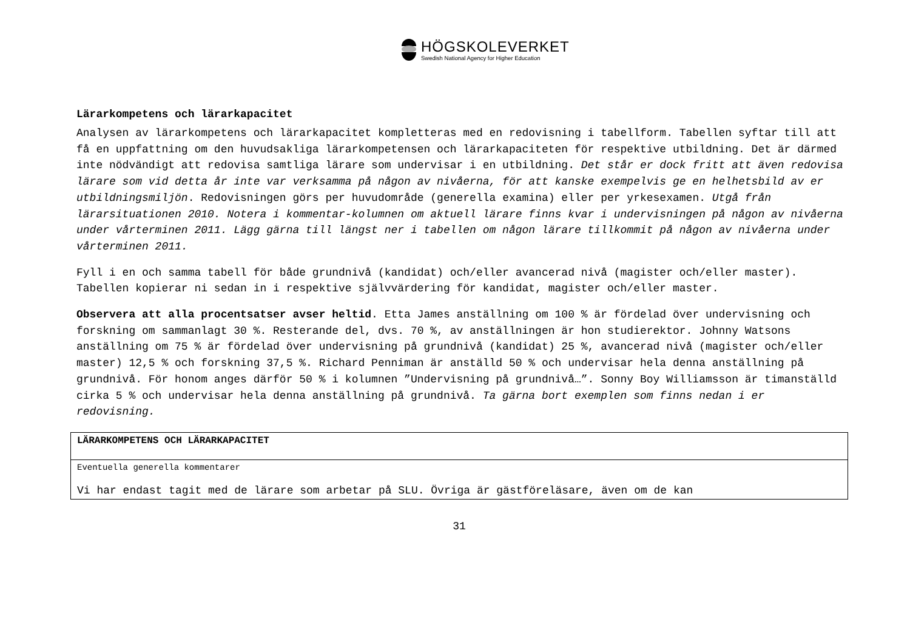HÖGSKOLEVERKET
Swedish National Agency for Higher Education
Lärarkompetens och lärarkapacitet
Analysen av lärarkompetens och lärarkapacitet kompletteras med en redovisning i tabellform. Tabellen syftar till att få en uppfattning om den huvudsakliga lärarkompetensen och lärarkapaciteten för respektive utbildning. Det är därmed inte nödvändigt att redovisa samtliga lärare som undervisar i en utbildning. Det står er dock fritt att även redovisa lärare som vid detta år inte var verksamma på någon av nivåerna, för att kanske exempelvis ge en helhetsbild av er utbildningsmiljön. Redovisningen görs per huvudområde (generella examina) eller per yrkesexamen. Utgå från lärarsituationen 2010. Notera i kommentar-kolumnen om aktuell lärare finns kvar i undervisningen på någon av nivåerna under vårterminen 2011. Lägg gärna till längst ner i tabellen om någon lärare tillkommit på någon av nivåerna under vårterminen 2011.
Fyll i en och samma tabell för både grundnivå (kandidat) och/eller avancerad nivå (magister och/eller master). Tabellen kopierar ni sedan in i respektive självvärdering för kandidat, magister och/eller master.
Observera att alla procentsatser avser heltid. Etta James anställning om 100 % är fördelad över undervisning och forskning om sammanlagt 30 %. Resterande del, dvs. 70 %, av anställningen är hon studierektor. Johnny Watsons anställning om 75 % är fördelad över undervisning på grundnivå (kandidat) 25 %, avancerad nivå (magister och/eller master) 12,5 % och forskning 37,5 %. Richard Penniman är anställd 50 % och undervisar hela denna anställning på grundnivå. För honom anges därför 50 % i kolumnen ”Undervisning på grundnivå…”. Sonny Boy Williamsson är timanställd cirka 5 % och undervisar hela denna anställning på grundnivå. Ta gärna bort exemplen som finns nedan i er redovisning.
| LÄRARKOMPETENS OCH LÄRARKAPACITET |
| Eventuella generella kommentarer Vi har endast tagit med de lärare som arbetar på SLU. Övriga är gästföreläsare, även om de kan |
31